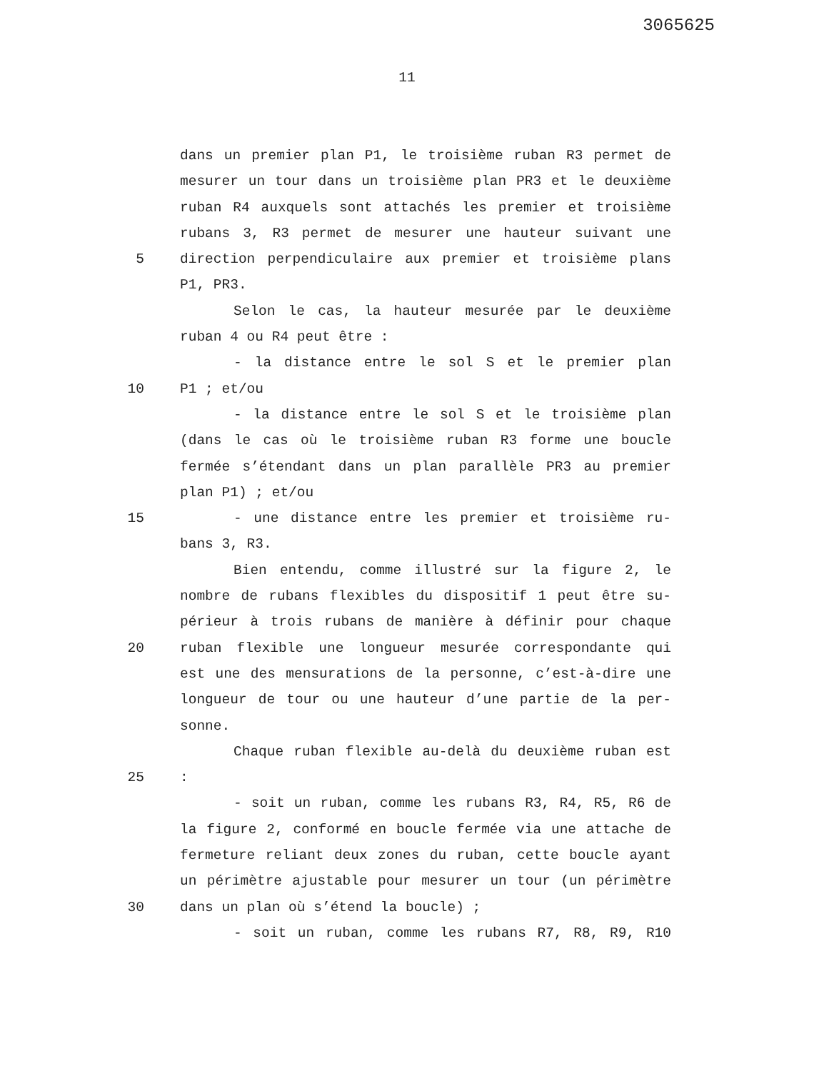3065625
11
dans un premier plan P1, le troisième ruban R3 permet de
mesurer un tour dans un troisième plan PR3 et le deuxième
ruban R4 auxquels sont attachés les premier et troisième
rubans 3, R3 permet de mesurer une hauteur suivant une
5 direction perpendiculaire aux premier et troisième plans
P1, PR3.
Selon le cas, la hauteur mesurée par le deuxième
ruban 4 ou R4 peut être :
- la distance entre le sol S et le premier plan
10 P1 ; et/ou
- la distance entre le sol S et le troisième plan
(dans le cas où le troisième ruban R3 forme une boucle
fermée s’étendant dans un plan parallèle PR3 au premier
plan P1) ; et/ou
15 - une distance entre les premier et troisième ru-
bans 3, R3.
Bien entendu, comme illustré sur la figure 2, le
nombre de rubans flexibles du dispositif 1 peut être su-
périeur à trois rubans de manière à définir pour chaque
20 ruban flexible une longueur mesurée correspondante qui
est une des mensurations de la personne, c’est-à-dire une
longueur de tour ou une hauteur d’une partie de la per-
sonne.
Chaque ruban flexible au-delà du deuxième ruban est
25:
- soit un ruban, comme les rubans R3, R4, R5, R6 de
la figure 2, conformé en boucle fermée via une attache de
fermeture reliant deux zones du ruban, cette boucle ayant
un périmètre ajustable pour mesurer un tour (un périmètre
30 dans un plan où s’étend la boucle) ;
- soit un ruban, comme les rubans R7, R8, R9, R10